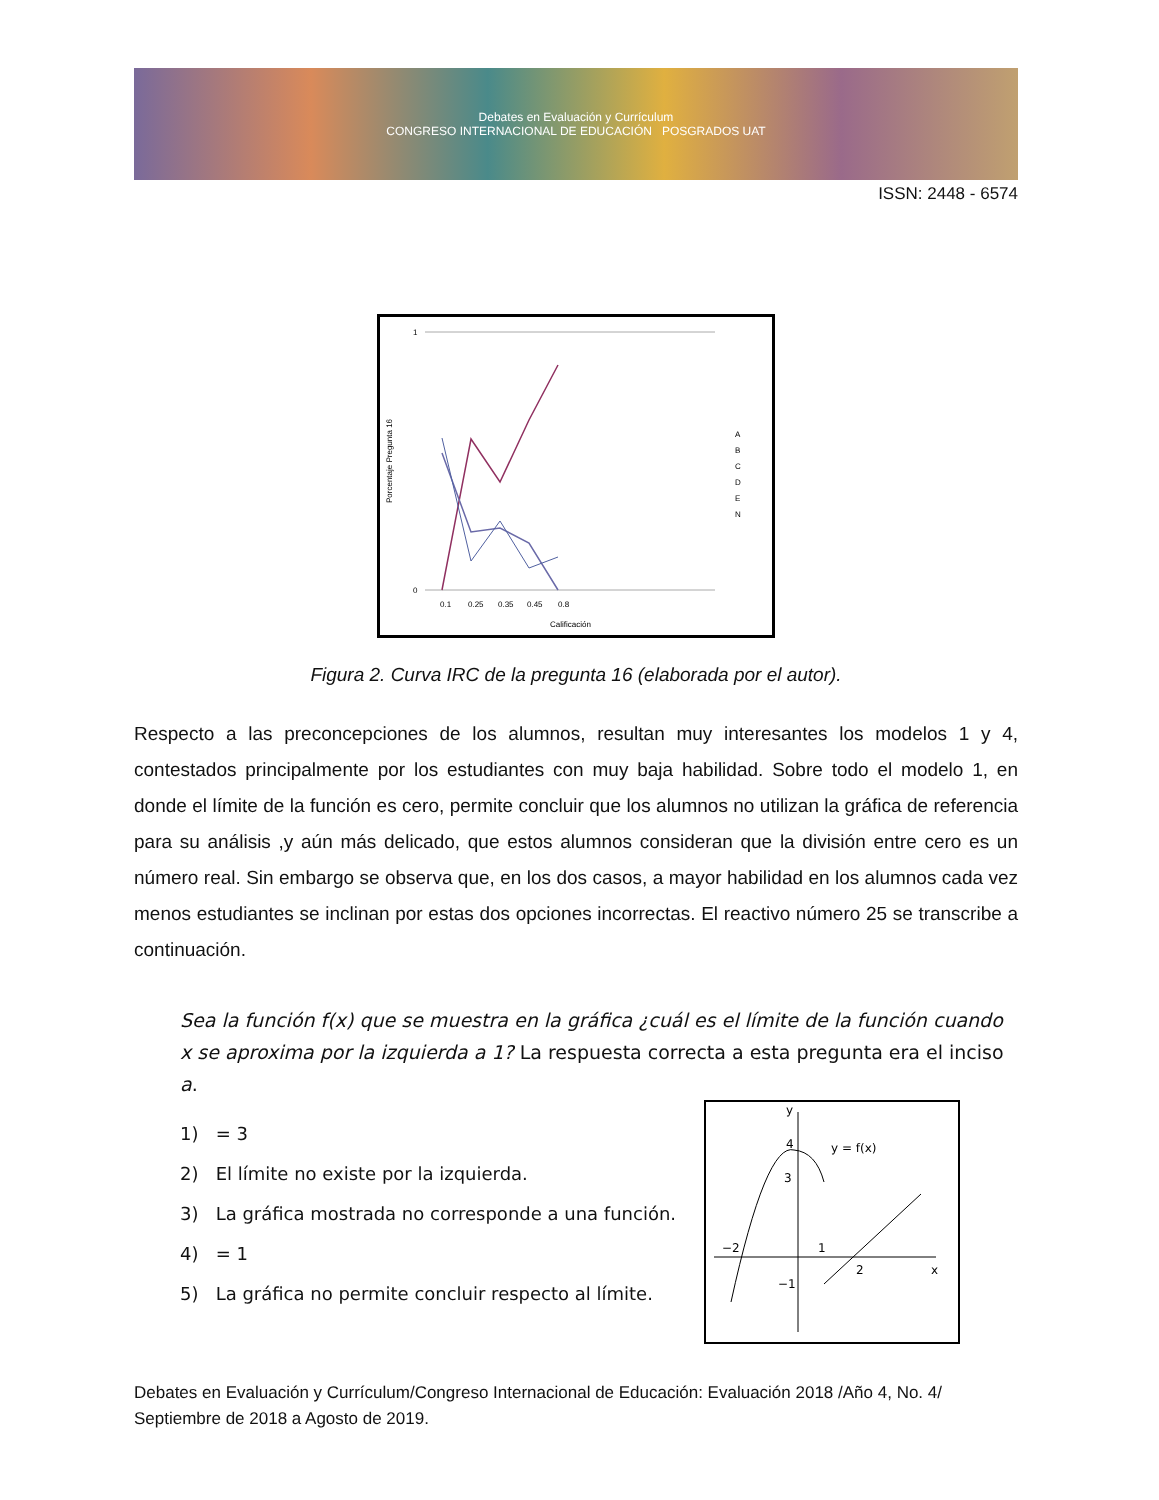Debates en Evaluación y Currículum
CONGRESO INTERNACIONAL DE EDUCACIÓN POSGRADOS UAT
ISSN: 2448 - 6574
Porcentaje Pregunta 16
1
0
0.1
0.25
0.35
0.45
0.8
Calificación
A
B
C
D
E
N
Figura 2. Curva IRC de la pregunta 16 (elaborada por el autor).
Respecto a las preconcepciones de los alumnos, resultan muy interesantes los modelos 1 y 4, contestados principalmente por los estudiantes con muy baja habilidad. Sobre todo el modelo 1, en donde el límite de la función es cero, permite concluir que los alumnos no utilizan la gráfica de referencia para su análisis ,y aún más delicado, que estos alumnos consideran que la división entre cero es un número real. Sin embargo se observa que, en los dos casos, a mayor habilidad en los alumnos cada vez menos estudiantes se inclinan por estas dos opciones incorrectas. El reactivo número 25 se transcribe a continuación.
Sea la función f(x) que se muestra en la gráfica ¿cuál es el límite de la función cuando x se aproxima por la izquierda a 1? La respuesta correcta a esta pregunta era el inciso a.
1) = 3
2) El límite no existe por la izquierda.
3) La gráfica mostrada no corresponde a una función.
4) = 1
5) La gráfica no permite concluir respecto al límite.
y
y = f(x)
4
3
−2
1
2
−1
x
Debates en Evaluación y Currículum/Congreso Internacional de Educación: Evaluación 2018 /Año 4, No. 4/ Septiembre de 2018 a Agosto de 2019.